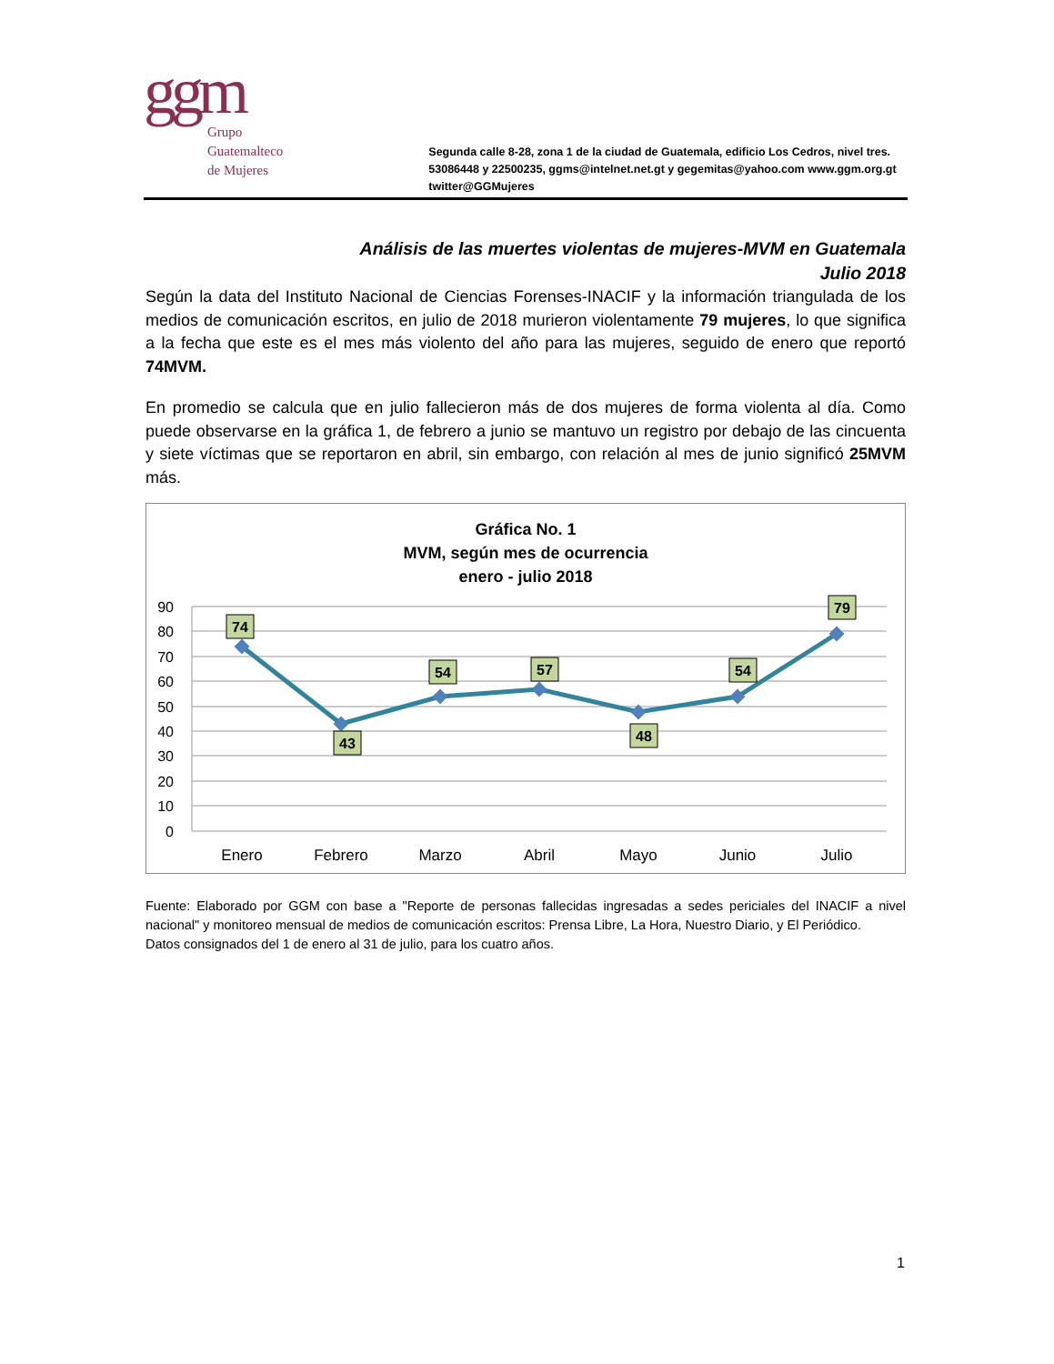ggm
Grupo
Guatemalteco
de Mujeres
Segunda calle 8-28, zona 1 de la ciudad de Guatemala, edificio Los Cedros, nivel tres. 53086448 y 22500235, ggms@intelnet.net.gt y gegemitas@yahoo.com www.ggm.org.gt twitter@GGMujeres
Análisis de las muertes violentas de mujeres-MVM en Guatemala
Julio 2018
Según la data del Instituto Nacional de Ciencias Forenses-INACIF y la información triangulada de los medios de comunicación escritos, en julio de 2018 murieron violentamente 79 mujeres, lo que significa a la fecha que este es el mes más violento del año para las mujeres, seguido de enero que reportó 74MVM.
En promedio se calcula que en julio fallecieron más de dos mujeres de forma violenta al día. Como puede observarse en la gráfica 1, de febrero a junio se mantuvo un registro por debajo de las cincuenta y siete víctimas que se reportaron en abril, sin embargo, con relación al mes de junio significó 25MVM más.
Gráfica No. 1
MVM, según mes de ocurrencia
enero - julio 2018
90
80
70
60
50
40
30
20
10
0
74
43
54
57
48
54
79
Enero
Febrero
Marzo
Abril
Mayo
Junio
Julio
Fuente: Elaborado por GGM con base a "Reporte de personas fallecidas ingresadas a sedes periciales del INACIF a nivel nacional" y monitoreo mensual de medios de comunicación escritos: Prensa Libre, La Hora, Nuestro Diario, y El Periódico.
Datos consignados del 1 de enero al 31 de julio, para los cuatro años.
1